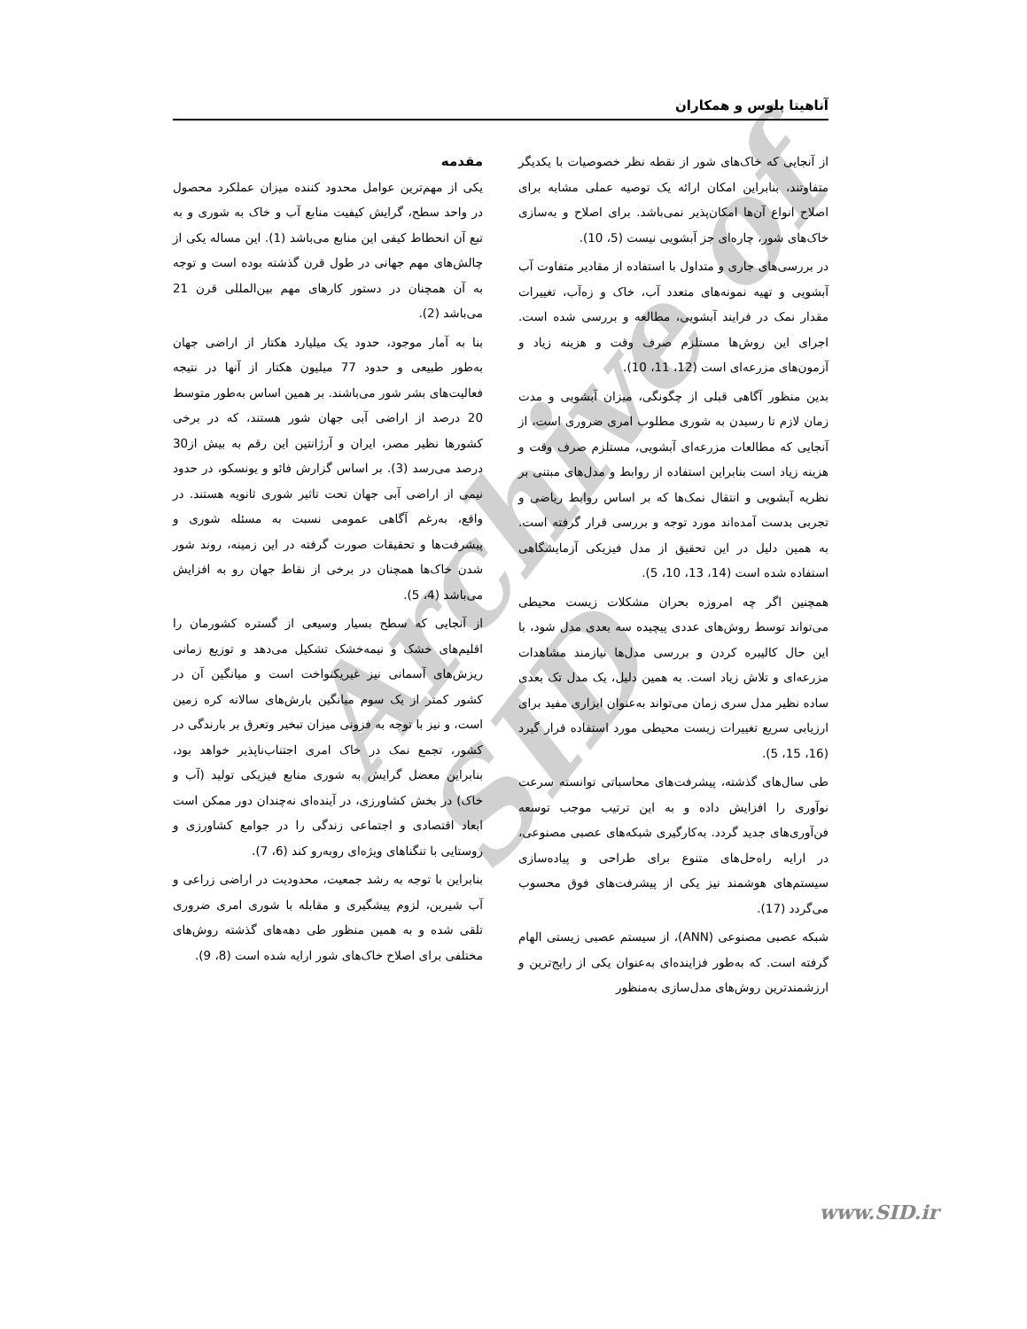آناهیتا پلوس و همکاران
Archive of SID
مقدمه
یکی از مهم‌ترین عوامل محدود کننده میزان عملکرد محصول در واحد سطح، گرایش کیفیت منابع آب و خاک به شوری و به تبع آن انحطاط کیفی این منابع می‌باشد (1). این مساله یکی از چالش‌های مهم جهانی در طول قرن گذشته بوده است و توجه به آن همچنان در دستور کارهای مهم بین‌المللی قرن 21 می‌باشد (2).
بنا به آمار موجود، حدود یک میلیارد هکتار از اراضی جهان به‌طور طبیعی و حدود 77 میلیون هکتار از آنها در نتیجه فعالیت‌های بشر شور می‌باشند. بر همین اساس به‌طور متوسط 20 درصد از اراضی آبی جهان شور هستند، که در برخی کشورها نظیر مصر، ایران و آرژانتین این رقم به بیش از30 درصد می‌رسد (3). بر اساس گزارش فائو و یونسکو، در حدود نیمی از اراضی آبی جهان تحت تاثیر شوری ثانویه هستند. در واقع، به‌رغم آگاهی عمومی نسبت به مسئله شوری و پیشرفت‌ها و تحقیقات صورت گرفته در این زمینه، روند شور شدن خاک‌ها همچنان در برخی از نقاط جهان رو به افزایش می‌باشد (4، 5).
از آنجایی که سطح بسیار وسیعی از گستره کشورمان را اقلیم‌های خشک و نیمه‌خشک تشکیل می‌دهد و توزیع زمانی ریزش‌های آسمانی نیز غیریکنواخت است و میانگین آن در کشور کمتر از یک سوم میانگین بارش‌های سالانه کره زمین است، و نیز با توجه به فزونی میزان تبخیر وتعرق بر بارندگی در کشور، تجمع نمک در خاک امری اجتناب‌ناپذیر خواهد بود، بنابراین معضل گرایش به شوری منابع فیزیکی تولید (آب و خاک) در بخش کشاورزی، در آینده‌ای نه‌چندان دور ممکن است ابعاد اقتصادی و اجتماعی زندگی را در جوامع کشاورزی و روستایی با تنگناهای ویژه‌ای روبه‌رو کند (6، 7).
بنابراین با توجه به رشد جمعیت، محدودیت در اراضی زراعی و آب شیرین، لزوم پیشگیری و مقابله با شوری امری ضروری تلقی شده و به همین منظور طی دهه‌های گذشته روش‌های مختلفی برای اصلاح خاک‌های شور ارایه شده است (8، 9).
از آنجایی که خاک‌های شور از نقطه نظر خصوصیات با یکدیگر متفاوتند، بنابراین امکان ارائه یک توصیه عملی مشابه برای اصلاح انواع آن‌ها امکان‌پذیر نمی‌باشد. برای اصلاح و به‌سازی خاک‌های شور، چاره‌ای جز آبشویی نیست (5، 10).
در بررسی‌های جاری و متداول با استفاده از مقادیر متفاوت آب آبشویی و تهیه نمونه‌های متعدد آب، خاک و زه‌آب، تغییرات مقدار نمک در فرایند آبشویی، مطالعه و بررسی شده است. اجرای این روش‌ها مستلزم صرف وقت و هزینه زیاد و آزمون‌های مزرعه‌ای است (12، 11، 10).
بدین منظور آگاهی قبلی از چگونگی، میزان آبشویی و مدت زمان لازم تا رسیدن به شوری مطلوب امری ضروری است، از آنجایی که مطالعات مزرعه‌ای آبشویی، مستلزم صرف وقت و هزینه زیاد است بنابراین استفاده از روابط و مدل‌های مبتنی بر نظریه آبشویی و انتقال نمک‌ها که بر اساس روابط ریاضی و تجربی بدست آمده‌اند مورد توجه و بررسی قرار گرفته است. به همین دلیل در این تحقیق از مدل فیزیکی آزمایشگاهی استفاده شده است (14، 13، 10، 5).
همچنین اگر چه امروزه بحران مشکلات زیست محیطی می‌تواند توسط روش‌های عددی پیچیده سه بعدی مدل شود، با این حال کالیبره کردن و بررسی مدل‌ها نیازمند مشاهدات مزرعه‌ای و تلاش زیاد است. به همین دلیل، یک مدل تک بعدی ساده نظیر مدل سری زمان می‌تواند به‌عنوان ابزاری مفید برای ارزیابی سریع تغییرات زیست محیطی مورد استفاده قرار گیرد (16، 15، 5).
طی سال‌های گذشته، پیشرفت‌های محاسباتی توانسته سرعت نوآوری را افزایش داده و به این ترتیب موجب توسعه فن‌آوری‌های جدید گردد. به‌کارگیری شبکه‌های عصبی مصنوعی، در ارایه راه‌حل‌های متنوع برای طراحی و پیاده‌سازی سیستم‌های هوشمند نیز یکی از پیشرفت‌های فوق محسوب می‌گردد (17).
شبکه عصبی مصنوعی (ANN)، از سیستم عصبی زیستی الهام گرفته است. که به‌طور فزاینده‌ای به‌عنوان یکی از رایج‌ترین و ارزشمندترین روش‌های مدل‌سازی به‌منظور
www.SID.ir